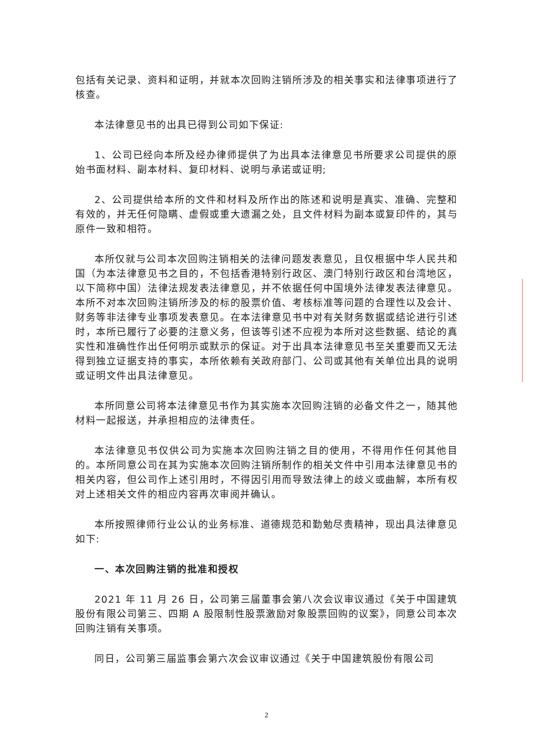包括有关记录、资料和证明，并就本次回购注销所涉及的相关事实和法律事项进行了核查。
本法律意见书的出具已得到公司如下保证:
1、公司已经向本所及经办律师提供了为出具本法律意见书所要求公司提供的原始书面材料、副本材料、复印材料、说明与承诺或证明;
2、公司提供给本所的文件和材料及所作出的陈述和说明是真实、准确、完整和有效的，并无任何隐瞒、虚假或重大遗漏之处，且文件材料为副本或复印件的，其与原件一致和相符。
本所仅就与公司本次回购注销相关的法律问题发表意见，且仅根据中华人民共和国（为本法律意见书之目的，不包括香港特别行政区、澳门特别行政区和台湾地区，以下简称中国）法律法规发表法律意见，并不依据任何中国境外法律发表法律意见。本所不对本次回购注销所涉及的标的股票价值、考核标准等问题的合理性以及会计、财务等非法律专业事项发表意见。在本法律意见书中对有关财务数据或结论进行引述时，本所已履行了必要的注意义务，但该等引述不应视为本所对这些数据、结论的真实性和准确性作出任何明示或默示的保证。对于出具本法律意见书至关重要而又无法得到独立证据支持的事实，本所依赖有关政府部门、公司或其他有关单位出具的说明或证明文件出具法律意见。
本所同意公司将本法律意见书作为其实施本次回购注销的必备文件之一，随其他材料一起报送，并承担相应的法律责任。
本法律意见书仅供公司为实施本次回购注销之目的使用，不得用作任何其他目的。本所同意公司在其为实施本次回购注销所制作的相关文件中引用本法律意见书的相关内容，但公司作上述引用时，不得因引用而导致法律上的歧义或曲解，本所有权对上述相关文件的相应内容再次审阅并确认。
本所按照律师行业公认的业务标准、道德规范和勤勉尽责精神，现出具法律意见如下:
一、本次回购注销的批准和授权
2021 年 11 月 26 日，公司第三届董事会第八次会议审议通过《关于中国建筑股份有限公司第三、四期 A 股限制性股票激励对象股票回购的议案》，同意公司本次回购注销有关事项。
同日，公司第三届监事会第六次会议审议通过《关于中国建筑股份有限公司
2